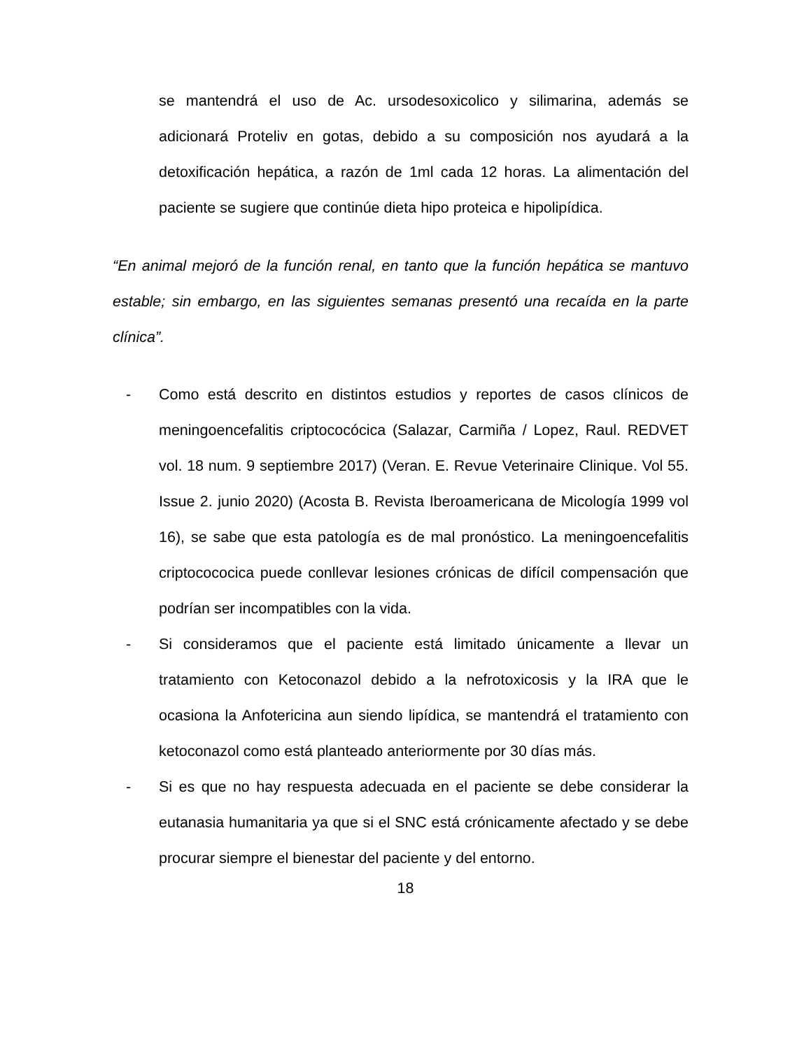se mantendrá el uso de Ac. ursodesoxicolico y silimarina, además se adicionará Proteliv en gotas, debido a su composición nos ayudará a la detoxificación hepática, a razón de 1ml cada 12 horas. La alimentación del paciente se sugiere que continúe dieta hipo proteica e hipolipídica.
“En animal mejoró de la función renal, en tanto que la función hepática se mantuvo estable; sin embargo, en las siguientes semanas presentó una recaída en la parte clínica”.
- Como está descrito en distintos estudios y reportes de casos clínicos de meningoencefalitis criptococócica (Salazar, Carmiña / Lopez, Raul. REDVET vol. 18 num. 9 septiembre 2017) (Veran. E. Revue Veterinaire Clinique. Vol 55. Issue 2. junio 2020) (Acosta B. Revista Iberoamericana de Micología 1999 vol 16), se sabe que esta patología es de mal pronóstico. La meningoencefalitis criptocococica puede conllevar lesiones crónicas de difícil compensación que podrían ser incompatibles con la vida.
- Si consideramos que el paciente está limitado únicamente a llevar un tratamiento con Ketoconazol debido a la nefrotoxicosis y la IRA que le ocasiona la Anfotericina aun siendo lipídica, se mantendrá el tratamiento con ketoconazol como está planteado anteriormente por 30 días más.
- Si es que no hay respuesta adecuada en el paciente se debe considerar la eutanasia humanitaria ya que si el SNC está crónicamente afectado y se debe procurar siempre el bienestar del paciente y del entorno.
18